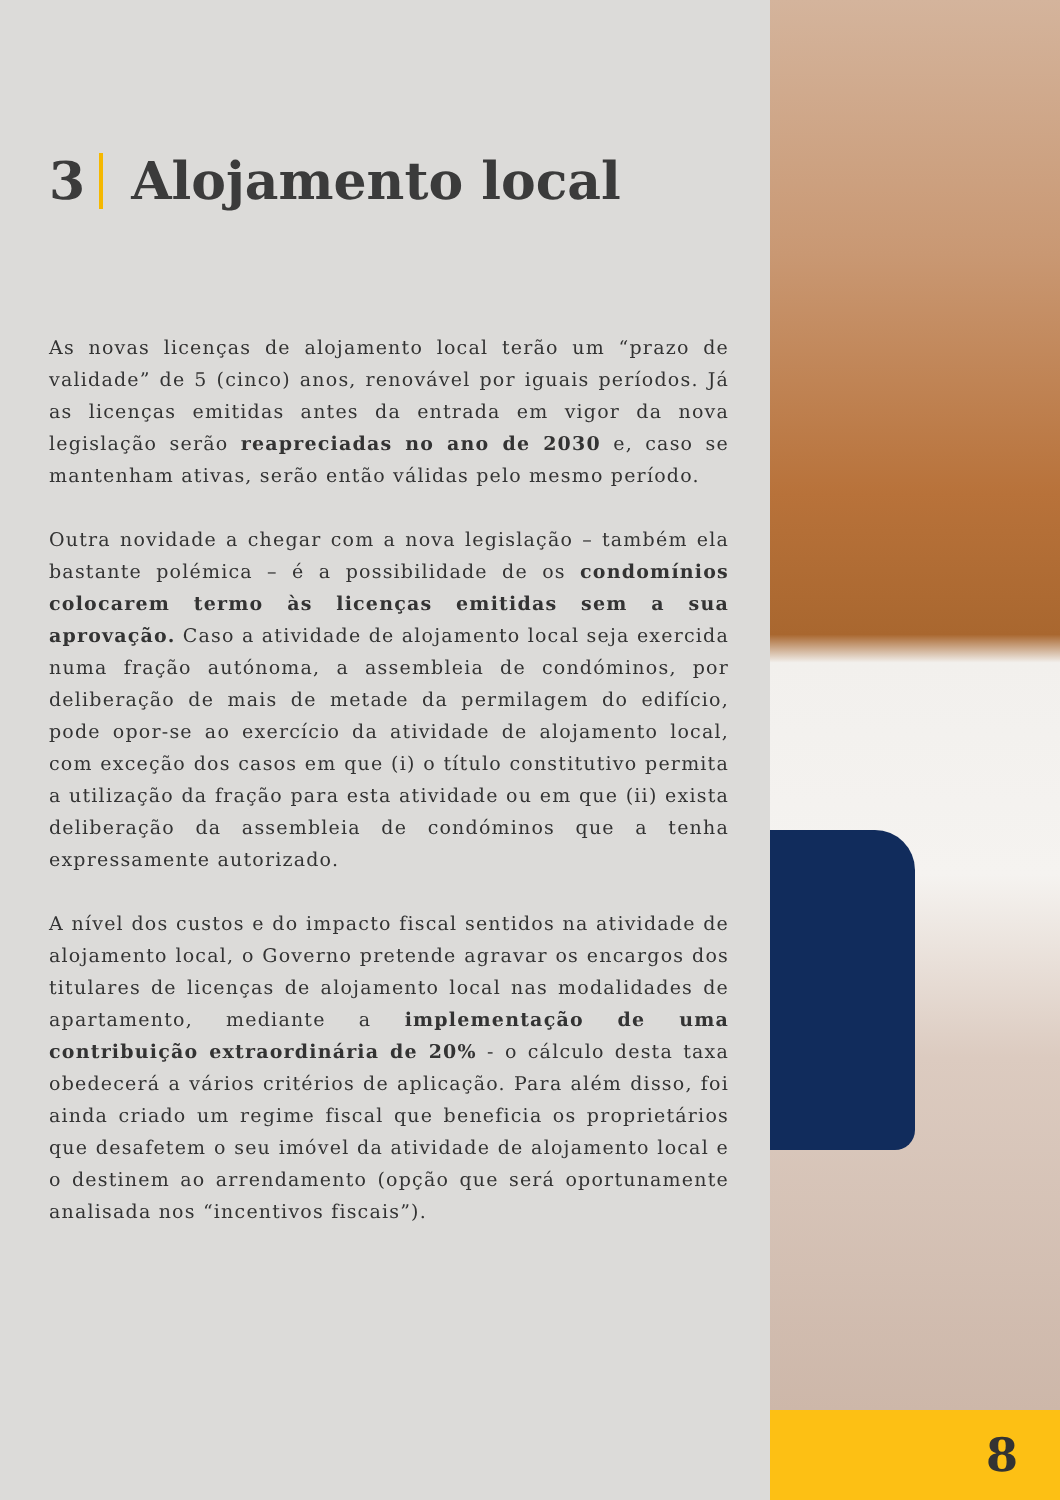3 Alojamento local
As novas licenças de alojamento local terão um “prazo de validade” de 5 (cinco) anos, renovável por iguais períodos. Já as licenças emitidas antes da entrada em vigor da nova legislação serão reapreciadas no ano de 2030 e, caso se mantenham ativas, serão então válidas pelo mesmo período.
Outra novidade a chegar com a nova legislação – também ela bastante polémica – é a possibilidade de os condomínios colocarem termo às licenças emitidas sem a sua aprovação. Caso a atividade de alojamento local seja exercida numa fração autónoma, a assembleia de condóminos, por deliberação de mais de metade da permilagem do edifício, pode opor-se ao exercício da atividade de alojamento local, com exceção dos casos em que (i) o título constitutivo permita a utilização da fração para esta atividade ou em que (ii) exista deliberação da assembleia de condóminos que a tenha expressamente autorizado.
A nível dos custos e do impacto fiscal sentidos na atividade de alojamento local, o Governo pretende agravar os encargos dos titulares de licenças de alojamento local nas modalidades de apartamento, mediante a implementação de uma contribuição extraordinária de 20% - o cálculo desta taxa obedecerá a vários critérios de aplicação. Para além disso, foi ainda criado um regime fiscal que beneficia os proprietários que desafetem o seu imóvel da atividade de alojamento local e o destinem ao arrendamento (opção que será oportunamente analisada nos “incentivos fiscais”).
8